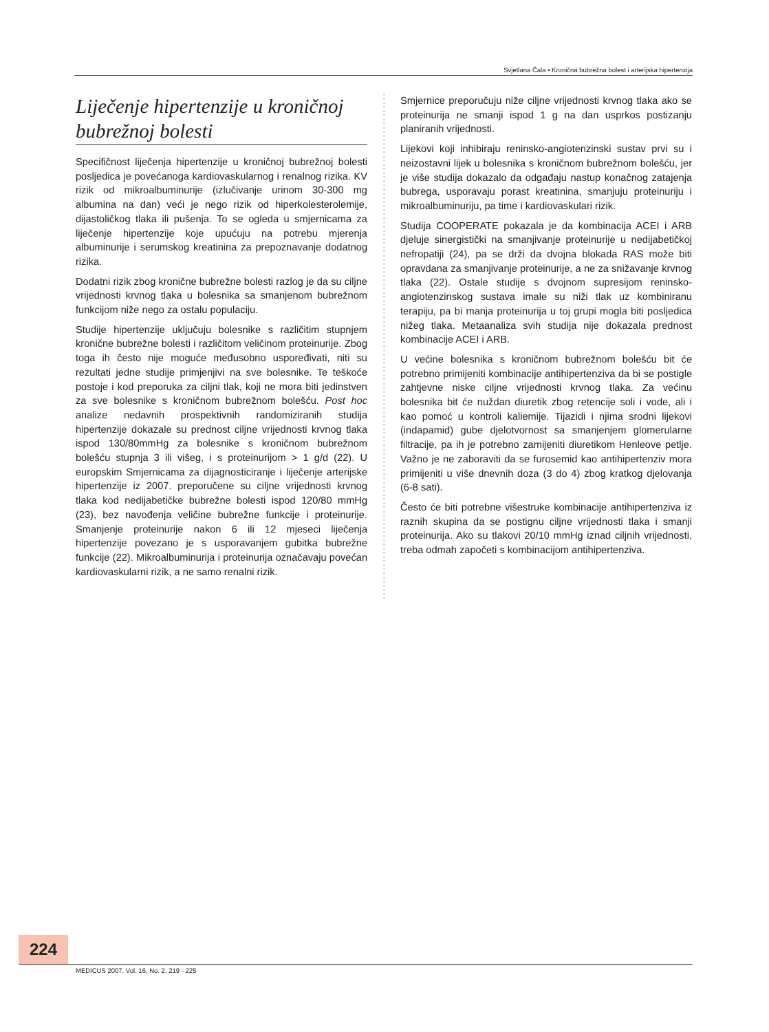Svjetlana Čala • Kronična bubrežna bolest i arterijska hipertenzija
Liječenje hipertenzije u kroničnoj bubrežnoj bolesti
Specifičnost liječenja hipertenzije u kroničnoj bubrežnoj bolesti posljedica je povećanoga kardiovaskularnog i renalnog rizika. KV rizik od mikroalbuminurije (izlučivanje urinom 30-300 mg albumina na dan) veći je nego rizik od hiperkolesterolemije, dijastoličkog tlaka ili pušenja. To se ogleda u smjernicama za liječenje hipertenzije koje upućuju na potrebu mjerenja albuminurije i serumskog kreatinina za prepoznavanje dodatnog rizika.
Dodatni rizik zbog kronične bubrežne bolesti razlog je da su ciljne vrijednosti krvnog tlaka u bolesnika sa smanjenom bubrežnom funkcijom niže nego za ostalu populaciju.
Studije hipertenzije uključuju bolesnike s različitim stupnjem kronične bubrežne bolesti i različitom veličinom proteinurije. Zbog toga ih često nije moguće međusobno uspoređivati, niti su rezultati jedne studije primjenjivi na sve bolesnike. Te teškoće postoje i kod preporuka za ciljni tlak, koji ne mora biti jedinstven za sve bolesnike s kroničnom bubrežnom bolešću. Post hoc analize nedavnih prospektivnih randomiziranih studija hipertenzije dokazale su prednost ciljne vrijednosti krvnog tlaka ispod 130/80mmHg za bolesnike s kroničnom bubrežnom bolešću stupnja 3 ili višeg, i s proteinurijom > 1 g/d (22). U europskim Smjernicama za dijagnosticiranje i liječenje arterijske hipertenzije iz 2007. preporučene su ciljne vrijednosti krvnog tlaka kod nedijabetičke bubrežne bolesti ispod 120/80 mmHg (23), bez navođenja veličine bubrežne funkcije i proteinurije. Smanjenje proteinurije nakon 6 ili 12 mjeseci liječenja hipertenzije povezano je s usporavanjem gubitka bubrežne funkcije (22). Mikroalbuminurija i proteinurija označavaju povećan kardiovaskularni rizik, a ne samo renalni rizik.
Smjernice preporučuju niže ciljne vrijednosti krvnog tlaka ako se proteinurija ne smanji ispod 1 g na dan usprkos postizanju planiranih vrijednosti.
Lijekovi koji inhibiraju reninsko-angiotenzinski sustav prvi su i neizostavni lijek u bolesnika s kroničnom bubrežnom bolešću, jer je više studija dokazalo da odgađaju nastup konačnog zatajenja bubrega, usporavaju porast kreatinina, smanjuju proteinuriju i mikroalbuminuriju, pa time i kardiovaskulari rizik.
Studija COOPERATE pokazala je da kombinacija ACEI i ARB djeluje sinergistički na smanjivanje proteinurije u nedijabetičkoj nefropatiji (24), pa se drži da dvojna blokada RAS može biti opravdana za smanjivanje proteinurije, a ne za snižavanje krvnog tlaka (22). Ostale studije s dvojnom supresijom reninsko-angiotenzinskog sustava imale su niži tlak uz kombiniranu terapiju, pa bi manja proteinurija u toj grupi mogla biti posljedica nižeg tlaka. Metaanaliza svih studija nije dokazala prednost kombinacije ACEI i ARB.
U većine bolesnika s kroničnom bubrežnom bolešću bit će potrebno primijeniti kombinacije antihipertenziva da bi se postigle zahtjevne niske ciljne vrijednosti krvnog tlaka. Za većinu bolesnika bit će nuždan diuretik zbog retencije soli i vode, ali i kao pomoć u kontroli kaliemije. Tijazidi i njima srodni lijekovi (indapamid) gube djelotvornost sa smanjenjem glomerularne filtracije, pa ih je potrebno zamijeniti diuretikom Henleove petlje. Važno je ne zaboraviti da se furosemid kao antihipertenziv mora primijeniti u više dnevnih doza (3 do 4) zbog kratkog djelovanja (6-8 sati).
Često će biti potrebne višestruke kombinacije antihipertenziva iz raznih skupina da se postignu ciljne vrijednosti tlaka i smanji proteinurija. Ako su tlakovi 20/10 mmHg iznad ciljnih vrijednosti, treba odmah započeti s kombinacijom antihipertenziva.
224
MEDICUS 2007. Vol. 16, No. 2, 219 - 225